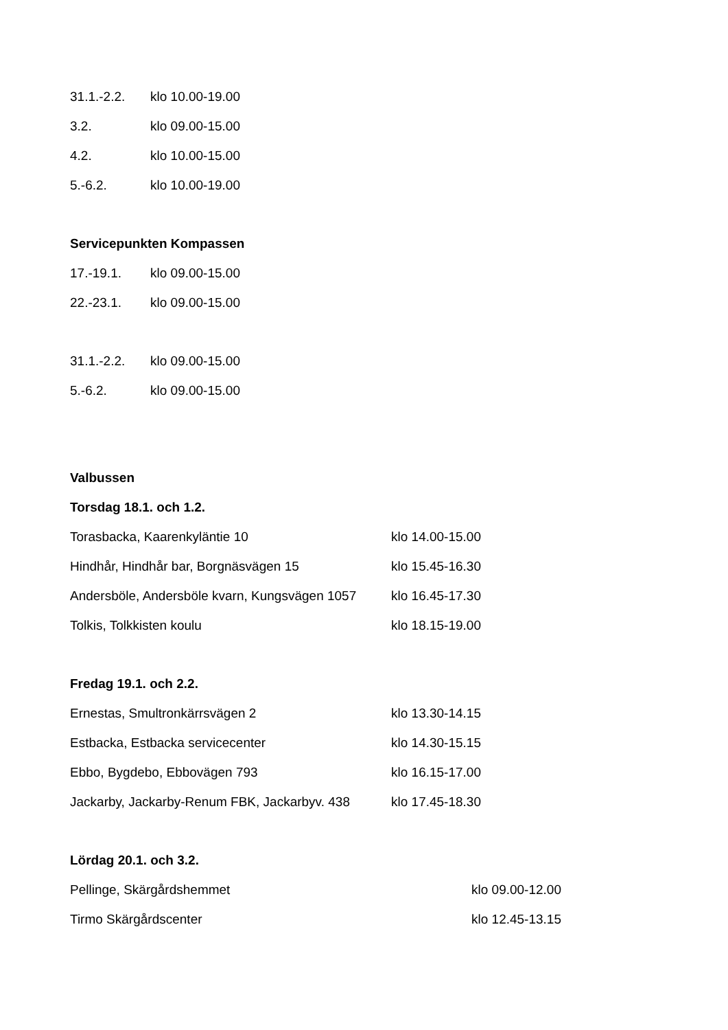31.1.-2.2. klo 10.00-19.00
3.2. klo 09.00-15.00
4.2. klo 10.00-15.00
5.-6.2. klo 10.00-19.00
Servicepunkten Kompassen
17.-19.1. klo 09.00-15.00
22.-23.1. klo 09.00-15.00
31.1.-2.2. klo 09.00-15.00
5.-6.2. klo 09.00-15.00
Valbussen
Torsdag 18.1. och 1.2.
Torasbacka, Kaarenkyläntie 10 klo 14.00-15.00
Hindhår, Hindhår bar, Borgnäsvägen 15 klo 15.45-16.30
Andersböle, Andersböle kvarn, Kungsvägen 1057 klo 16.45-17.30
Tolkis, Tolkkisten koulu klo 18.15-19.00
Fredag 19.1. och 2.2.
Ernestas, Smultronkärrsvägen 2 klo 13.30-14.15
Estbacka, Estbacka servicecenter klo 14.30-15.15
Ebbo, Bygdebo, Ebbovägen 793 klo 16.15-17.00
Jackarby, Jackarby-Renum FBK, Jackarbyv. 438 klo 17.45-18.30
Lördag 20.1. och 3.2.
Pellinge, Skärgårdshemmet klo 09.00-12.00
Tirmo Skärgårdscenter klo 12.45-13.15